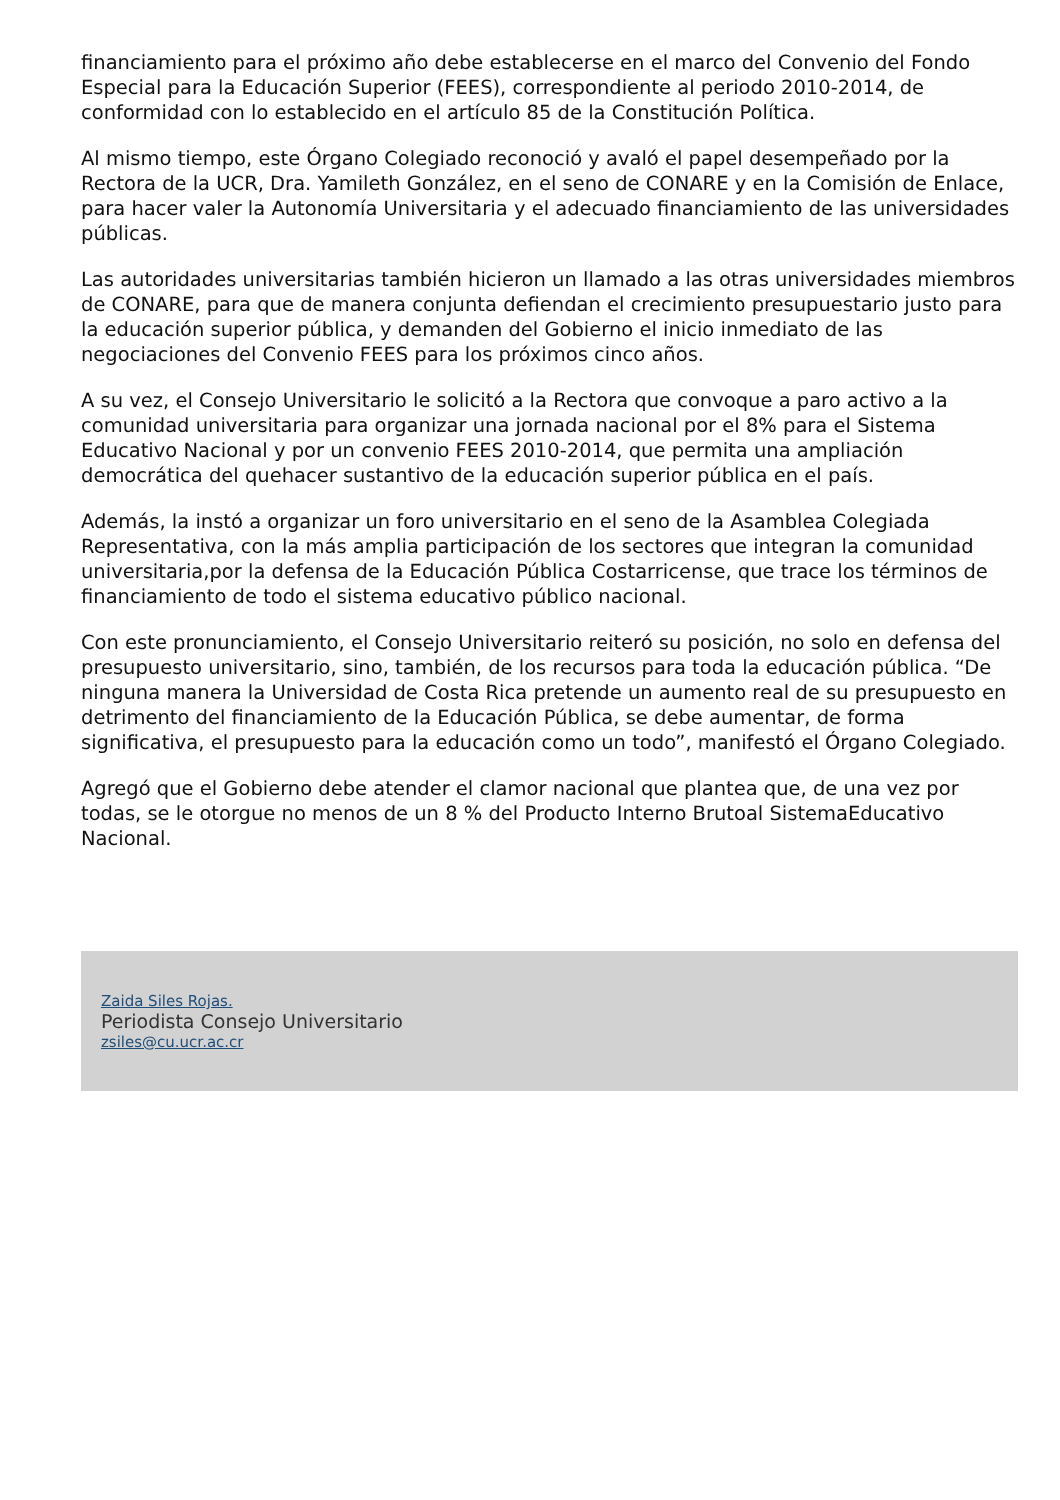financiamiento para el próximo año debe establecerse en el marco del Convenio del Fondo Especial para la Educación Superior (FEES), correspondiente al periodo 2010-2014, de conformidad con lo establecido en el artículo 85 de la Constitución Política.
Al mismo tiempo, este Órgano Colegiado reconoció y avaló el papel desempeñado por la Rectora de la UCR, Dra. Yamileth González, en el seno de CONARE y en la Comisión de Enlace, para hacer valer la Autonomía Universitaria y el adecuado financiamiento de las universidades públicas.
Las autoridades universitarias también hicieron un llamado a las otras universidades miembros de CONARE, para que de manera conjunta defiendan el crecimiento presupuestario justo para la educación superior pública, y demanden del Gobierno el inicio inmediato de las negociaciones del Convenio FEES para los próximos cinco años.
A su vez, el Consejo Universitario le solicitó a la Rectora que convoque a paro activo a la comunidad universitaria para organizar una jornada nacional por el 8% para el Sistema Educativo Nacional y por un convenio FEES 2010-2014, que permita una ampliación democrática del quehacer sustantivo de la educación superior pública en el país.
Además, la instó a organizar un foro universitario en el seno de la Asamblea Colegiada Representativa, con la más amplia participación de los sectores que integran la comunidad universitaria,por la defensa de la Educación Pública Costarricense, que trace los términos de financiamiento de todo el sistema educativo público nacional.
Con este pronunciamiento, el Consejo Universitario reiteró su posición, no solo en defensa del presupuesto universitario, sino, también, de los recursos para toda la educación pública. “De ninguna manera la Universidad de Costa Rica pretende un aumento real de su presupuesto en detrimento del financiamiento de la Educación Pública, se debe aumentar, de forma significativa, el presupuesto para la educación como un todo”, manifestó el Órgano Colegiado.
Agregó que el Gobierno debe atender el clamor nacional que plantea que, de una vez por todas, se le otorgue no menos de un 8 % del Producto Interno Brutoal SistemaEducativo Nacional.
Zaida Siles Rojas.
Periodista Consejo Universitario
zsiles@cu.ucr.ac.cr